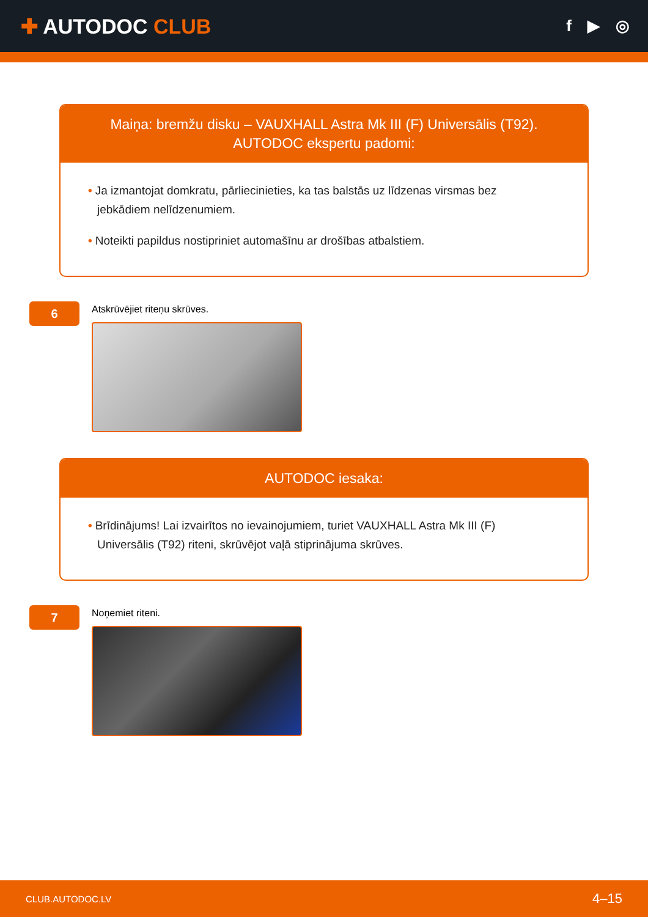✚ AUTODOC CLUB
f ▶ ◎
Maiņa: bremžu disku – VAUXHALL Astra Mk III (F) Universālis (T92). AUTODOC ekspertu padomi:
• Ja izmantojat domkratu, pārliecinieties, ka tas balstās uz līdzenas virsmas bez jebkādiem nelīdzenumiem.
• Noteikti papildus nostipriniet automašīnu ar drošības atbalstiem.
6
Atskrūvējiet riteņu skrūves.
AUTODOC iesaka:
• Brīdinājums! Lai izvairītos no ievainojumiem, turiet VAUXHALL Astra Mk III (F) Universālis (T92) riteni, skrūvējot vaļā stiprinājuma skrūves.
7
Noņemiet riteni.
CLUB.AUTODOC.LV 4–15